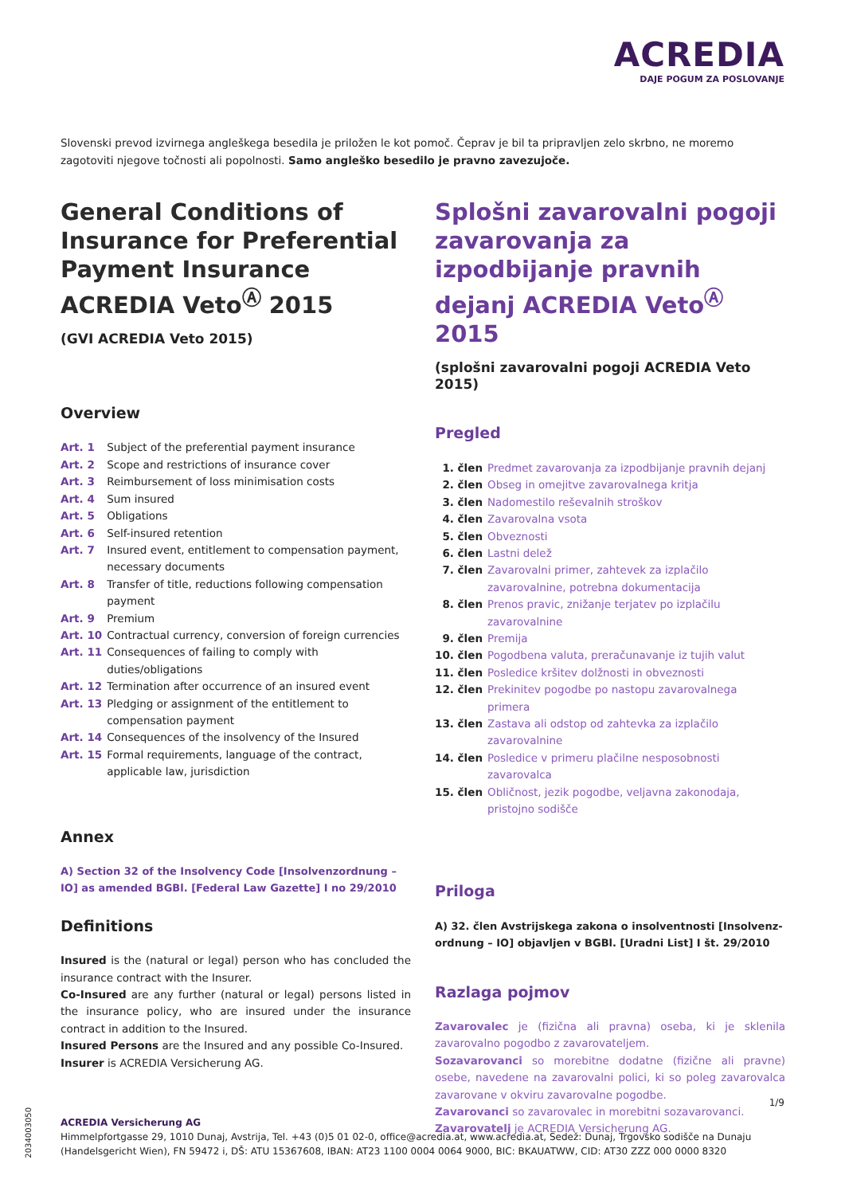ACREDIA
DAJE POGUM ZA POSLOVANJE
Slovenski prevod izvirnega angleškega besedila je priložen le kot pomoč. Čeprav je bil ta pripravljen zelo skrbno, ne moremo zagotoviti njegove točnosti ali popolnosti. Samo angleško besedilo je pravno zavezujoče.
General Conditions of Insurance for Preferential Payment Insurance ACREDIA Veto<sup>Ⓐ</sup> 2015
(GVI ACREDIA Veto 2015)
Overview
| Art. 1 | Subject of the preferential payment insurance |
| Art. 2 | Scope and restrictions of insurance cover |
| Art. 3 | Reimbursement of loss minimisation costs |
| Art. 4 | Sum insured |
| Art. 5 | Obligations |
| Art. 6 | Self-insured retention |
| Art. 7 | Insured event, entitlement to compensation payment, necessary documents |
| Art. 8 | Transfer of title, reductions following compensation payment |
| Art. 9 | Premium |
| Art. 10 | Contractual currency, conversion of foreign currencies |
| Art. 11 | Consequences of failing to comply with duties/obligations |
| Art. 12 | Termination after occurrence of an insured event |
| Art. 13 | Pledging or assignment of the entitlement to compensation payment |
| Art. 14 | Consequences of the insolvency of the Insured |
| Art. 15 | Formal requirements, language of the contract, applicable law, jurisdiction |
Annex
A) Section 32 of the Insolvency Code [Insolvenzordnung – IO] as amended BGBl. [Federal Law Gazette] I no 29/2010
Definitions
Insured is the (natural or legal) person who has concluded the insurance contract with the Insurer.
Co-Insured are any further (natural or legal) persons listed in the insurance policy, who are insured under the insurance contract in addition to the Insured.
Insured Persons are the Insured and any possible Co-Insured.
Insurer is ACREDIA Versicherung AG.
Splošni zavarovalni pogoji zavarovanja za izpodbijanje pravnih dejanj ACREDIA Veto<sup>Ⓐ</sup> 2015
(splošni zavarovalni pogoji ACREDIA Veto 2015)
Pregled
| 1. člen | Predmet zavarovanja za izpodbijanje pravnih dejanj |
| 2. člen | Obseg in omejitve zavarovalnega kritja |
| 3. člen | Nadomestilo reševalnih stroškov |
| 4. člen | Zavarovalna vsota |
| 5. člen | Obveznosti |
| 6. člen | Lastni delež |
| 7. člen | Zavarovalni primer, zahtevek za izplačilo zavarovalnine, potrebna dokumentacija |
| 8. člen | Prenos pravic, znižanje terjatev po izplačilu zavarovalnine |
| 9. člen | Premija |
| 10. člen | Pogodbena valuta, preračunavanje iz tujih valut |
| 11. člen | Posledice kršitev dolžnosti in obveznosti |
| 12. člen | Prekinitev pogodbe po nastopu zavarovalnega primera |
| 13. člen | Zastava ali odstop od zahtevka za izplačilo zavarovalnine |
| 14. člen | Posledice v primeru plačilne nesposobnosti zavarovalca |
| 15. člen | Obličnost, jezik pogodbe, veljavna zakonodaja, pristojno sodišče |
Priloga
A) 32. člen Avstrijskega zakona o insolventnosti [Insolvenz­ordnung – IO] objavljen v BGBl. [Uradni List] I št. 29/2010
Razlaga pojmov
Zavarovalec je (fizična ali pravna) oseba, ki je sklenila zavarovalno pogodbo z zavarovateljem.
Sozavarovanci so morebitne dodatne (fizične ali pravne) osebe, navedene na zavarovalni polici, ki so poleg zavarovalca zavarovane v okviru zavarovalne pogodbe.
Zavarovanci so zavarovalec in morebitni sozavarovanci.
Zavarovatelj je ACREDIA Versicherung AG.
1/9
2034003050
ACREDIA Versicherung AG
Himmelpfortgasse 29, 1010 Dunaj, Avstrija, Tel. +43 (0)5 01 02-0, office@acredia.at, www.acredia.at, Sedež: Dunaj, Trgovsko sodišče na Dunaju (Handelsgericht Wien), FN 59472 i, DŠ: ATU 15367608, IBAN: AT23 1100 0004 0064 9000, BIC: BKAUATWW, CID: AT30 ZZZ 000 0000 8320